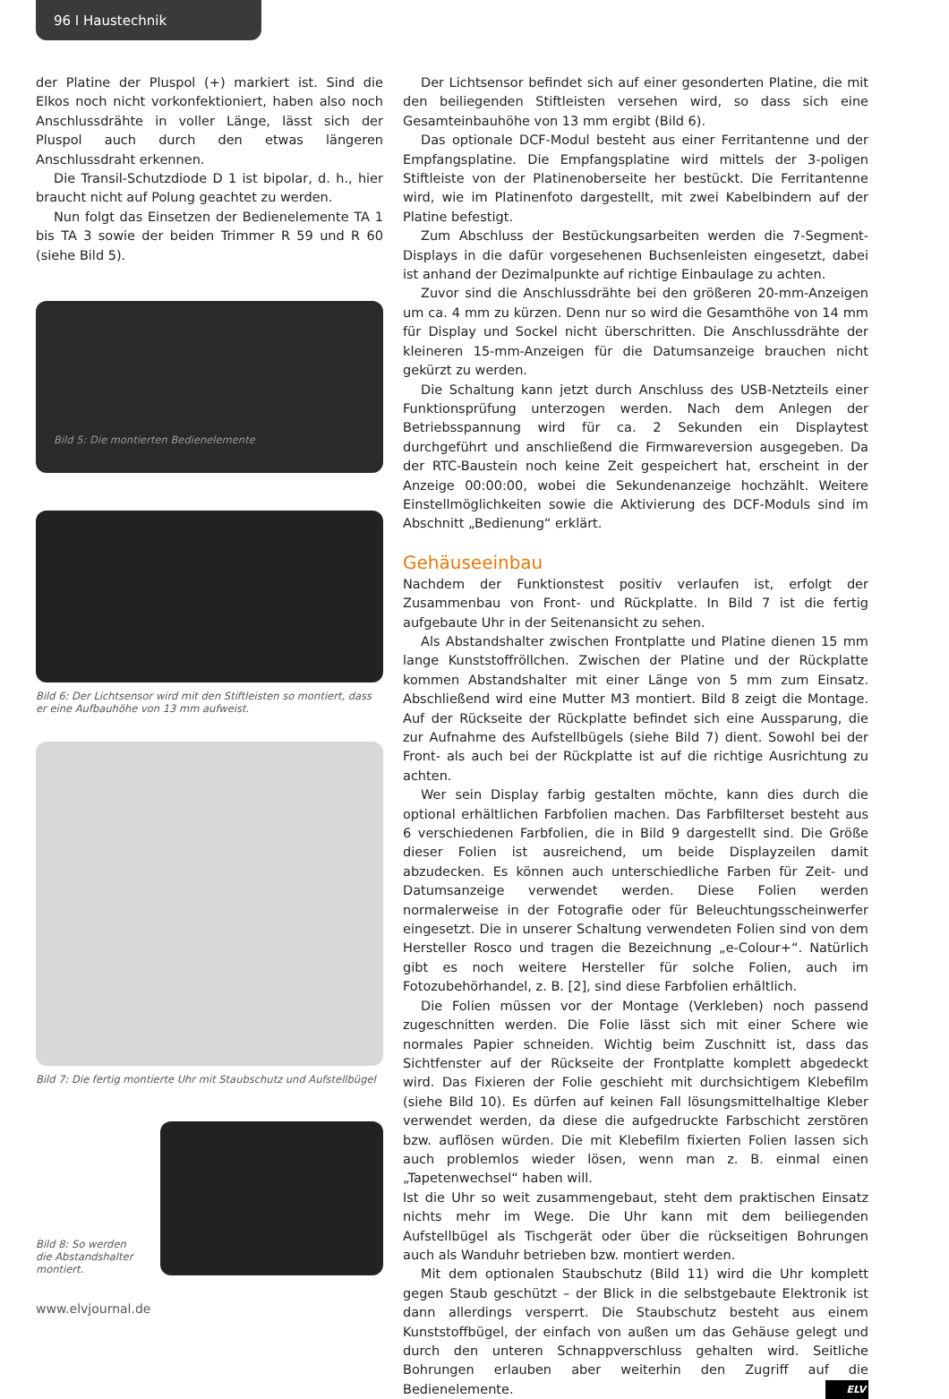96 I Haustechnik
der Platine der Pluspol (+) markiert ist. Sind die Elkos noch nicht vorkonfektioniert, haben also noch Anschlussdrähte in voller Länge, lässt sich der Pluspol auch durch den etwas längeren Anschlussdraht erkennen.
Die Transil-Schutzdiode D 1 ist bipolar, d. h., hier braucht nicht auf Polung geachtet zu werden.
Nun folgt das Einsetzen der Bedienelemente TA 1 bis TA 3 sowie der beiden Trimmer R 59 und R 60 (siehe Bild 5).
Bild 5: Die montierten Bedienelemente
Bild 6: Der Lichtsensor wird mit den Stiftleisten so montiert, dass er eine Aufbauhöhe von 13 mm aufweist.
Bild 7: Die fertig montierte Uhr mit Staubschutz und Aufstellbügel
Bild 8: So werden die Abstandshalter montiert.
Der Lichtsensor befindet sich auf einer gesonderten Platine, die mit den beiliegenden Stiftleisten versehen wird, so dass sich eine Gesamteinbauhöhe von 13 mm ergibt (Bild 6).
Das optionale DCF-Modul besteht aus einer Ferritantenne und der Empfangsplatine. Die Empfangsplatine wird mittels der 3-poligen Stiftleiste von der Platinenoberseite her bestückt. Die Ferritantenne wird, wie im Platinenfoto dargestellt, mit zwei Kabelbindern auf der Platine befestigt.
Zum Abschluss der Bestückungsarbeiten werden die 7-Segment-Displays in die dafür vorgesehenen Buchsenleisten eingesetzt, dabei ist anhand der Dezimalpunkte auf richtige Einbaulage zu achten.
Zuvor sind die Anschlussdrähte bei den größeren 20-mm-Anzeigen um ca. 4 mm zu kürzen. Denn nur so wird die Gesamthöhe von 14 mm für Display und Sockel nicht überschritten. Die Anschlussdrähte der kleineren 15-mm-Anzeigen für die Datumsanzeige brauchen nicht gekürzt zu werden.
Die Schaltung kann jetzt durch Anschluss des USB-Netzteils einer Funktionsprüfung unterzogen werden. Nach dem Anlegen der Betriebsspannung wird für ca. 2 Sekunden ein Displaytest durchgeführt und anschließend die Firmwareversion ausgegeben. Da der RTC-Baustein noch keine Zeit gespeichert hat, erscheint in der Anzeige 00:00:00, wobei die Sekundenanzeige hochzählt. Weitere Einstellmöglichkeiten sowie die Aktivierung des DCF-Moduls sind im Abschnitt „Bedienung“ erklärt.
Gehäuseeinbau
Nachdem der Funktionstest positiv verlaufen ist, erfolgt der Zusammenbau von Front- und Rückplatte. In Bild 7 ist die fertig aufgebaute Uhr in der Seitenansicht zu sehen.
Als Abstandshalter zwischen Frontplatte und Platine dienen 15 mm lange Kunststoffröllchen. Zwischen der Platine und der Rückplatte kommen Abstandshalter mit einer Länge von 5 mm zum Einsatz. Abschließend wird eine Mutter M3 montiert. Bild 8 zeigt die Montage. Auf der Rückseite der Rückplatte befindet sich eine Aussparung, die zur Aufnahme des Aufstellbügels (siehe Bild 7) dient. Sowohl bei der Front- als auch bei der Rückplatte ist auf die richtige Ausrichtung zu achten.
Wer sein Display farbig gestalten möchte, kann dies durch die optional erhältlichen Farbfolien machen. Das Farbfilterset besteht aus 6 verschiedenen Farbfolien, die in Bild 9 dargestellt sind. Die Größe dieser Folien ist ausreichend, um beide Displayzeilen damit abzudecken. Es können auch unterschiedliche Farben für Zeit- und Datumsanzeige verwendet werden. Diese Folien werden normalerweise in der Fotografie oder für Beleuchtungsscheinwerfer eingesetzt. Die in unserer Schaltung verwendeten Folien sind von dem Hersteller Rosco und tragen die Bezeichnung „e-Colour+“. Natürlich gibt es noch weitere Hersteller für solche Folien, auch im Fotozubehörhandel, z. B. [2], sind diese Farbfolien erhältlich.
Die Folien müssen vor der Montage (Verkleben) noch passend zugeschnitten werden. Die Folie lässt sich mit einer Schere wie normales Papier schneiden. Wichtig beim Zuschnitt ist, dass das Sichtfenster auf der Rückseite der Frontplatte komplett abgedeckt wird. Das Fixieren der Folie geschieht mit durchsichtigem Klebefilm (siehe Bild 10). Es dürfen auf keinen Fall lösungsmittelhaltige Kleber verwendet werden, da diese die aufgedruckte Farbschicht zerstören bzw. auflösen würden. Die mit Klebefilm fixierten Folien lassen sich auch problemlos wieder lösen, wenn man z. B. einmal einen „Tapetenwechsel“ haben will.
Ist die Uhr so weit zusammengebaut, steht dem praktischen Einsatz nichts mehr im Wege. Die Uhr kann mit dem beiliegenden Aufstellbügel als Tischgerät oder über die rückseitigen Bohrungen auch als Wanduhr betrieben bzw. montiert werden.
Mit dem optionalen Staubschutz (Bild 11) wird die Uhr komplett gegen Staub geschützt – der Blick in die selbstgebaute Elektronik ist dann allerdings versperrt. Die Staubschutz besteht aus einem Kunststoffbügel, der einfach von außen um das Gehäuse gelegt und durch den unteren Schnappverschluss gehalten wird. Seitliche Bohrungen erlauben aber weiterhin den Zugriff auf die Bedienelemente. ELV
www.elvjournal.de